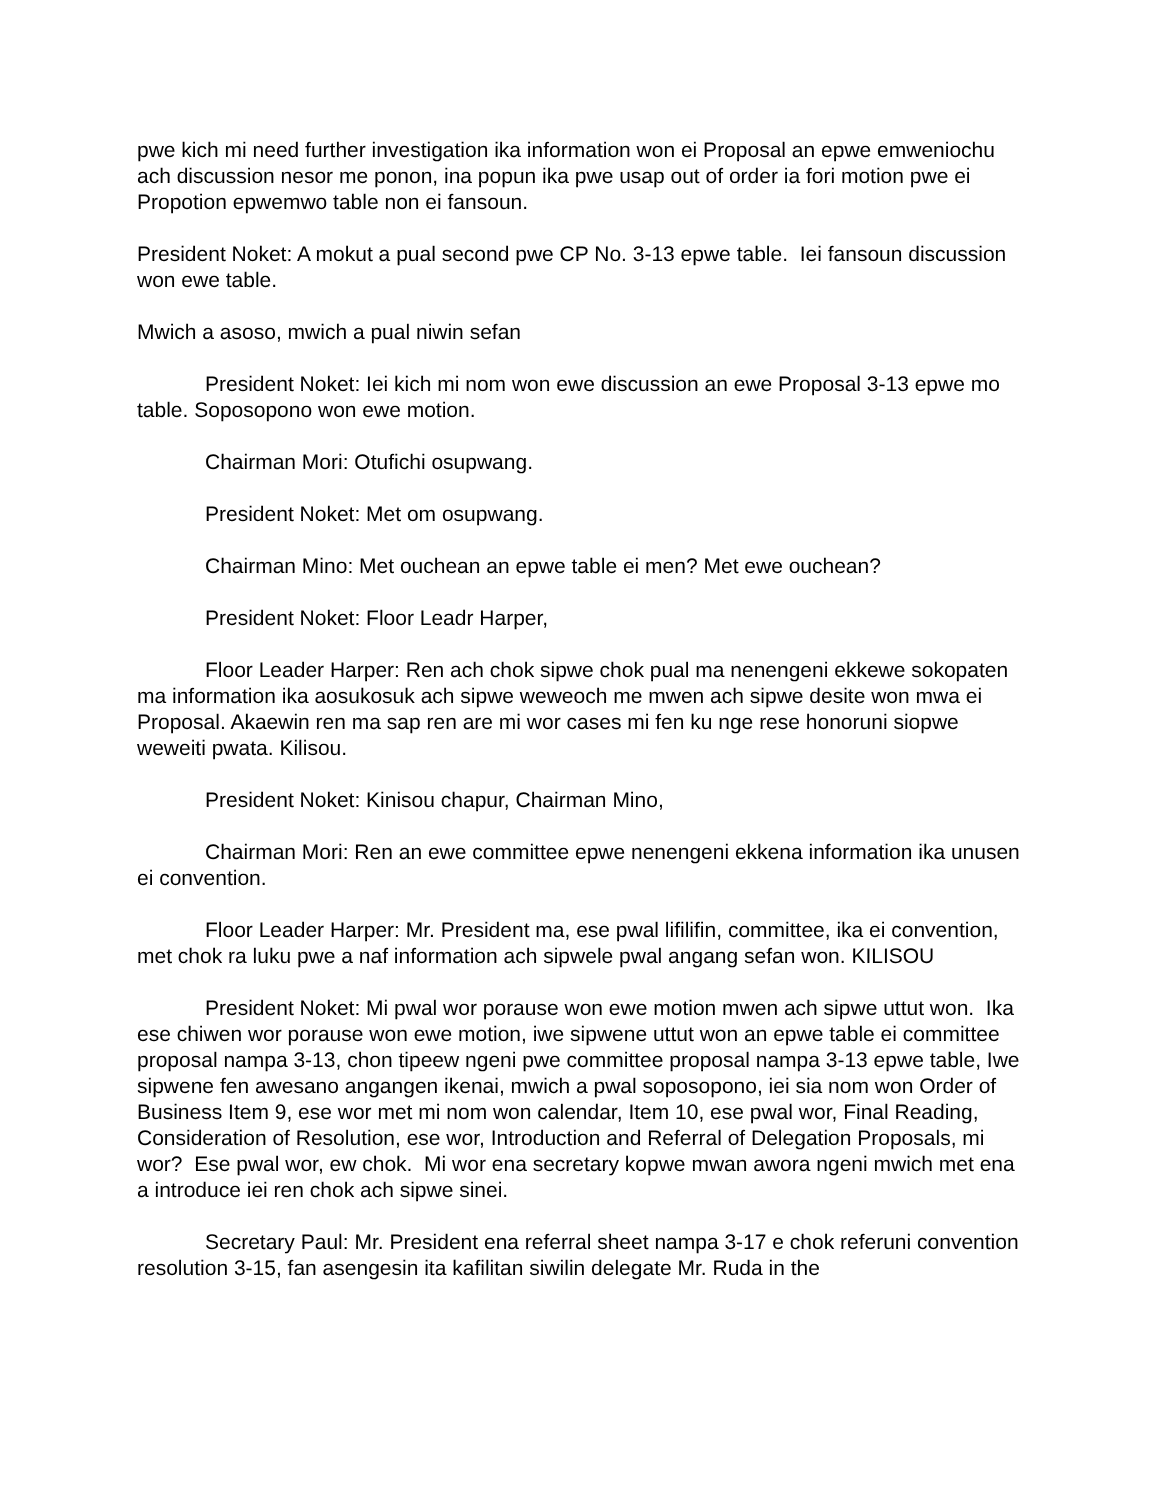pwe kich mi need further investigation ika information won ei Proposal an epwe emweniochu ach discussion nesor me ponon, ina popun ika pwe usap out of order ia fori motion pwe ei Propotion epwemwo table non ei fansoun.
President Noket: A mokut a pual second pwe CP No. 3-13 epwe table. Iei fansoun discussion won ewe table.
Mwich a asoso, mwich a pual niwin sefan
President Noket: Iei kich mi nom won ewe discussion an ewe Proposal 3-13 epwe mo table. Soposopono won ewe motion.
Chairman Mori: Otufichi osupwang.
President Noket: Met om osupwang.
Chairman Mino: Met ouchean an epwe table ei men? Met ewe ouchean?
President Noket: Floor Leadr Harper,
Floor Leader Harper: Ren ach chok sipwe chok pual ma nenengeni ekkewe sokopaten ma information ika aosukosuk ach sipwe weweoch me mwen ach sipwe desite won mwa ei Proposal. Akaewin ren ma sap ren are mi wor cases mi fen ku nge rese honoruni siopwe weweiti pwata. Kilisou.
President Noket: Kinisou chapur, Chairman Mino,
Chairman Mori: Ren an ewe committee epwe nenengeni ekkena information ika unusen ei convention.
Floor Leader Harper: Mr. President ma, ese pwal lifilifin, committee, ika ei convention, met chok ra luku pwe a naf information ach sipwele pwal angang sefan won. KILISOU
President Noket: Mi pwal wor porause won ewe motion mwen ach sipwe uttut won. Ika ese chiwen wor porause won ewe motion, iwe sipwene uttut won an epwe table ei committee proposal nampa 3-13, chon tipeew ngeni pwe committee proposal nampa 3-13 epwe table, Iwe sipwene fen awesano angangen ikenai, mwich a pwal soposopono, iei sia nom won Order of Business Item 9, ese wor met mi nom won calendar, Item 10, ese pwal wor, Final Reading, Consideration of Resolution, ese wor, Introduction and Referral of Delegation Proposals, mi wor? Ese pwal wor, ew chok. Mi wor ena secretary kopwe mwan awora ngeni mwich met ena a introduce iei ren chok ach sipwe sinei.
Secretary Paul: Mr. President ena referral sheet nampa 3-17 e chok referuni convention resolution 3-15, fan asengesin ita kafilitan siwilin delegate Mr. Ruda in the